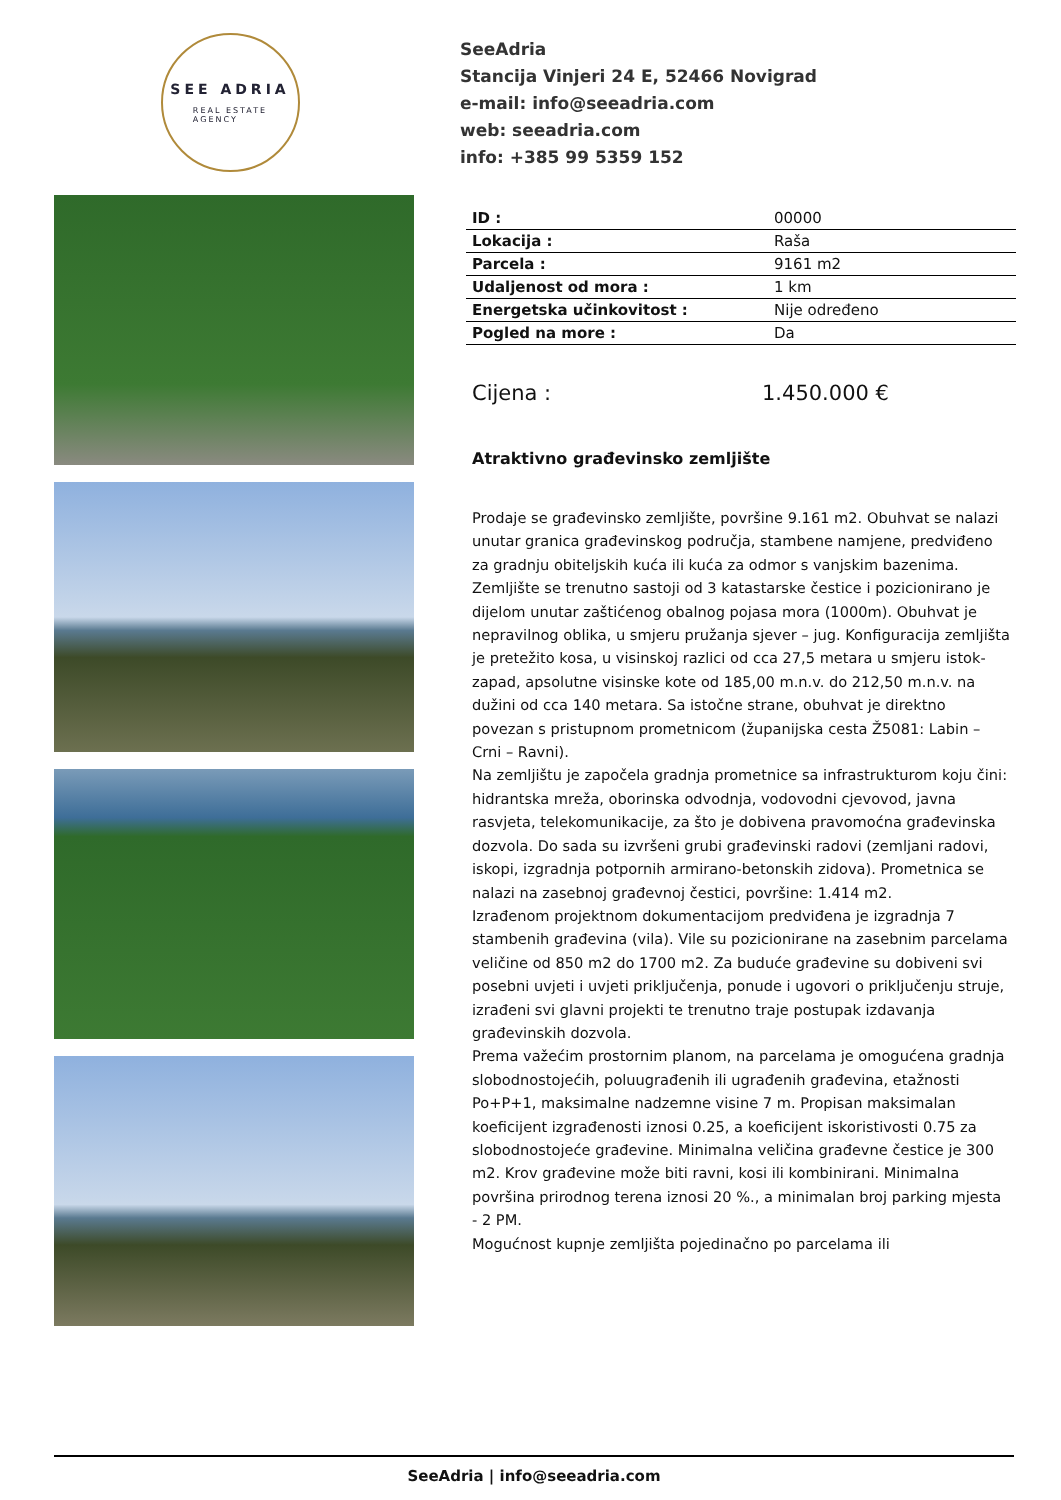SEE ADRIA
REAL ESTATE
AGENCY
SeeAdria
Stancija Vinjeri 24 E, 52466 Novigrad
e-mail: info@seeadria.com
web: seeadria.com
info: +385 99 5359 152
| ID : | 00000 |
| Lokacija : | Raša |
| Parcela : | 9161 m2 |
| Udaljenost od mora : | 1 km |
| Energetska učinkovitost : | Nije određeno |
| Pogled na more : | Da |
Cijena : 1.450.000 €
Atraktivno građevinsko zemljište
Prodaje se građevinsko zemljište, površine 9.161 m2. Obuhvat se nalazi unutar granica građevinskog područja, stambene namjene, predviđeno za gradnju obiteljskih kuća ili kuća za odmor s vanjskim bazenima. Zemljište se trenutno sastoji od 3 katastarske čestice i pozicionirano je dijelom unutar zaštićenog obalnog pojasa mora (1000m). Obuhvat je nepravilnog oblika, u smjeru pružanja sjever – jug. Konfiguracija zemljišta je pretežito kosa, u visinskoj razlici od cca 27,5 metara u smjeru istok-zapad, apsolutne visinske kote od 185,00 m.n.v. do 212,50 m.n.v. na dužini od cca 140 metara. Sa istočne strane, obuhvat je direktno povezan s pristupnom prometnicom (županijska cesta Ž5081: Labin – Crni – Ravni).
Na zemljištu je započela gradnja prometnice sa infrastrukturom koju čini: hidrantska mreža, oborinska odvodnja, vodovodni cjevovod, javna rasvjeta, telekomunikacije, za što je dobivena pravomoćna građevinska dozvola. Do sada su izvršeni grubi građevinski radovi (zemljani radovi, iskopi, izgradnja potpornih armirano-betonskih zidova). Prometnica se nalazi na zasebnoj građevnoj čestici, površine: 1.414 m2.
Izrađenom projektnom dokumentacijom predviđena je izgradnja 7 stambenih građevina (vila). Vile su pozicionirane na zasebnim parcelama veličine od 850 m2 do 1700 m2. Za buduće građevine su dobiveni svi posebni uvjeti i uvjeti priključenja, ponude i ugovori o priključenju struje, izrađeni svi glavni projekti te trenutno traje postupak izdavanja građevinskih dozvola.
Prema važećim prostornim planom, na parcelama je omogućena gradnja slobodnostojećih, poluugrađenih ili ugrađenih građevina, etažnosti Po+P+1, maksimalne nadzemne visine 7 m. Propisan maksimalan koeficijent izgrađenosti iznosi 0.25, a koeficijent iskoristivosti 0.75 za slobodnostojeće građevine. Minimalna veličina građevne čestice je 300 m2. Krov građevine može biti ravni, kosi ili kombinirani. Minimalna površina prirodnog terena iznosi 20 %., a minimalan broj parking mjesta - 2 PM.
Mogućnost kupnje zemljišta pojedinačno po parcelama ili
SeeAdria | info@seeadria.com